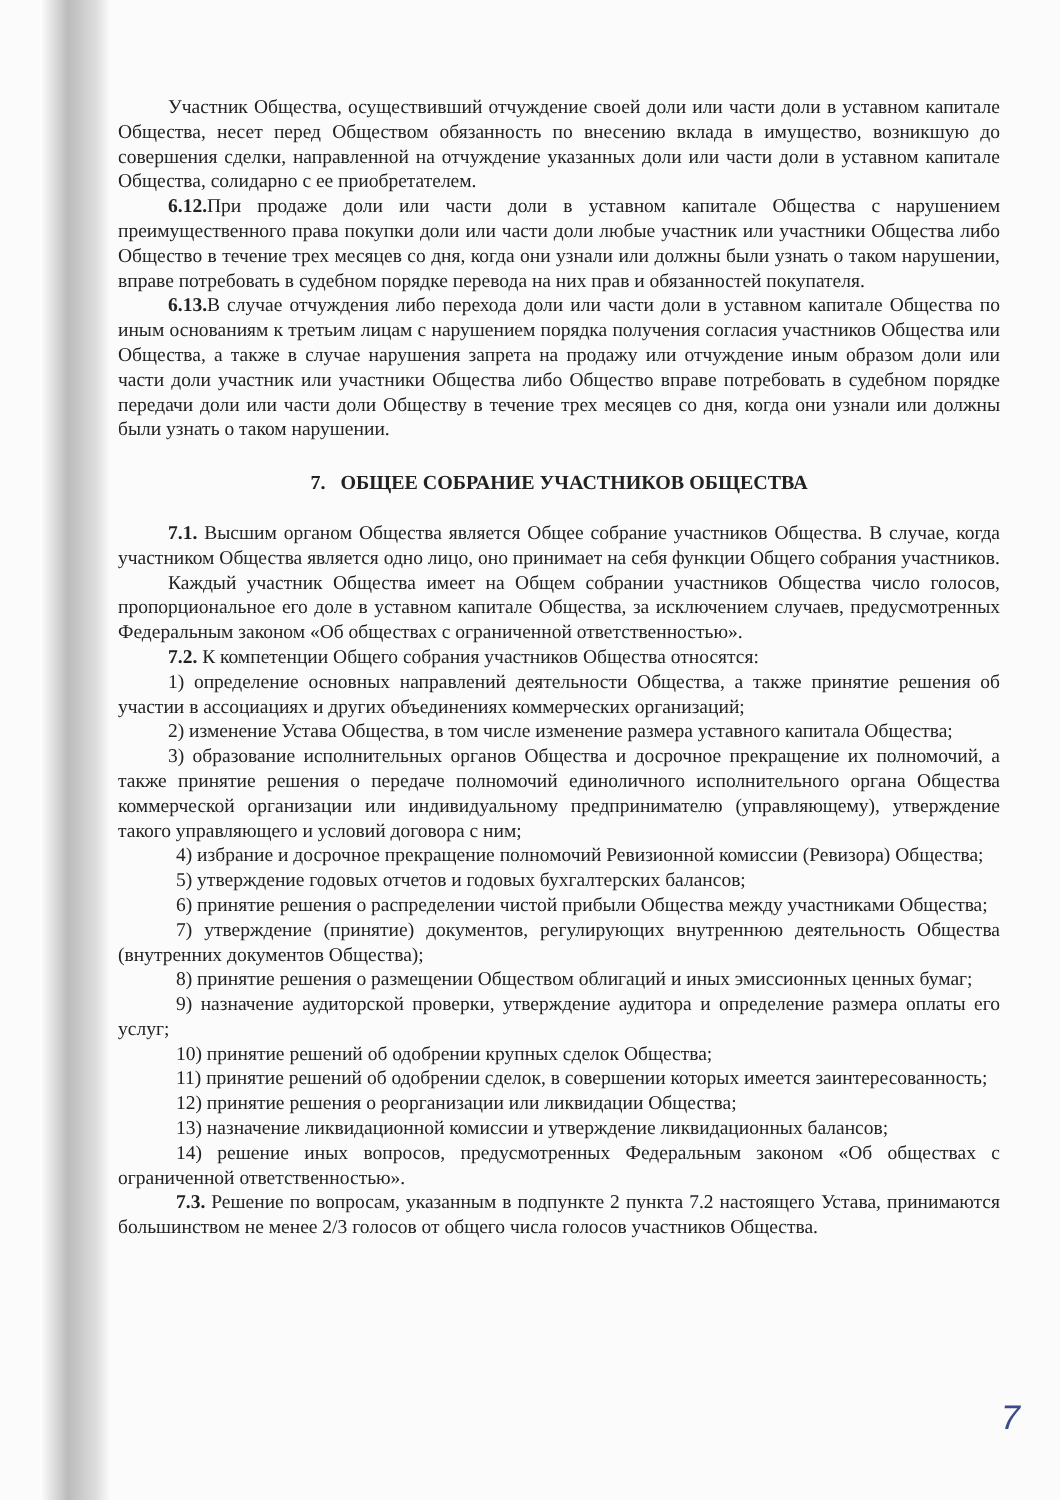Участник Общества, осуществивший отчуждение своей доли или части доли в уставном капитале Общества, несет перед Обществом обязанность по внесению вклада в имущество, возникшую до совершения сделки, направленной на отчуждение указанных доли или части доли в уставном капитале Общества, солидарно с ее приобретателем.
6.12. При продаже доли или части доли в уставном капитале Общества с нарушением преимущественного права покупки доли или части доли любые участник или участники Общества либо Общество в течение трех месяцев со дня, когда они узнали или должны были узнать о таком нарушении, вправе потребовать в судебном порядке перевода на них прав и обязанностей покупателя.
6.13. В случае отчуждения либо перехода доли или части доли в уставном капитале Общества по иным основаниям к третьим лицам с нарушением порядка получения согласия участников Общества или Общества, а также в случае нарушения запрета на продажу или отчуждение иным образом доли или части доли участник или участники Общества либо Общество вправе потребовать в судебном порядке передачи доли или части доли Обществу в течение трех месяцев со дня, когда они узнали или должны были узнать о таком нарушении.
7. ОБЩЕЕ СОБРАНИЕ УЧАСТНИКОВ ОБЩЕСТВА
7.1. Высшим органом Общества является Общее собрание участников Общества. В случае, когда участником Общества является одно лицо, оно принимает на себя функции Общего собрания участников.
Каждый участник Общества имеет на Общем собрании участников Общества число голосов, пропорциональное его доле в уставном капитале Общества, за исключением случаев, предусмотренных Федеральным законом «Об обществах с ограниченной ответственностью».
7.2. К компетенции Общего собрания участников Общества относятся:
1) определение основных направлений деятельности Общества, а также принятие решения об участии в ассоциациях и других объединениях коммерческих организаций;
2) изменение Устава Общества, в том числе изменение размера уставного капитала Общества;
3) образование исполнительных органов Общества и досрочное прекращение их полномочий, а также принятие решения о передаче полномочий единоличного исполнительного органа Общества коммерческой организации или индивидуальному предпринимателю (управляющему), утверждение такого управляющего и условий договора с ним;
4) избрание и досрочное прекращение полномочий Ревизионной комиссии (Ревизора) Общества;
5) утверждение годовых отчетов и годовых бухгалтерских балансов;
6) принятие решения о распределении чистой прибыли Общества между участниками Общества;
7) утверждение (принятие) документов, регулирующих внутреннюю деятельность Общества (внутренних документов Общества);
8) принятие решения о размещении Обществом облигаций и иных эмиссионных ценных бумаг;
9) назначение аудиторской проверки, утверждение аудитора и определение размера оплаты его услуг;
10) принятие решений об одобрении крупных сделок Общества;
11) принятие решений об одобрении сделок, в совершении которых имеется заинтересованность;
12) принятие решения о реорганизации или ликвидации Общества;
13) назначение ликвидационной комиссии и утверждение ликвидационных балансов;
14) решение иных вопросов, предусмотренных Федеральным законом «Об обществах с ограниченной ответственностью».
7.3. Решение по вопросам, указанным в подпункте 2 пункта 7.2 настоящего Устава, принимаются большинством не менее 2/3 голосов от общего числа голосов участников Общества.
7